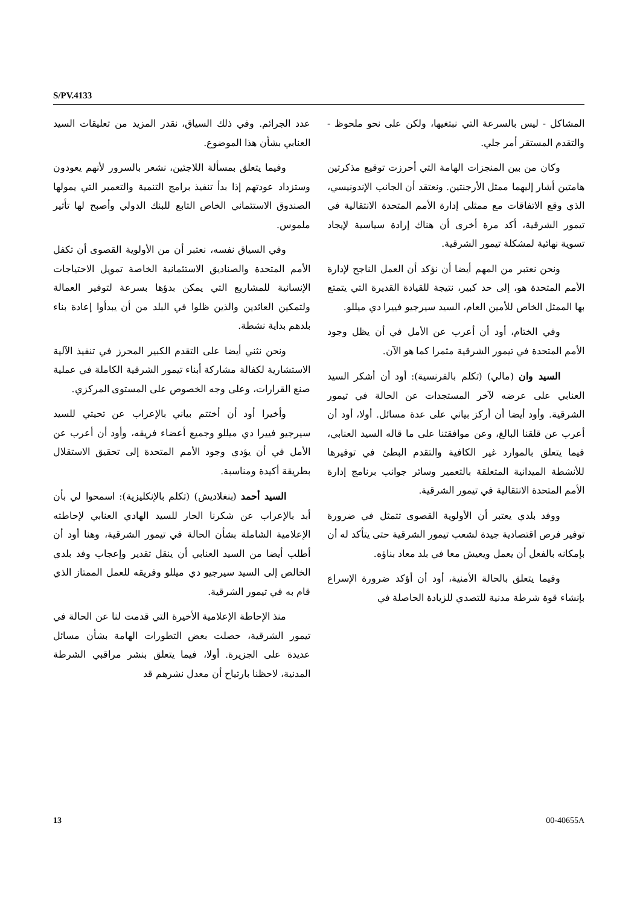S/PV.4133
المشاكل - ليس بالسرعة التي نبتغيها، ولكن على نحو ملحوظ - والتقدم المستقر أمر جلي.
وكان من بين المنجزات الهامة التي أحرزت توقيع مذكرتين هامتين أشار إليهما ممثل الأرجنتين. ونعتقد أن الجانب الإندونيسي، الذي وقع الاتفاقات مع ممثلي إدارة الأمم المتحدة الانتقالية في تيمور الشرقية، أكد مرة أخرى أن هناك إرادة سياسية لإيجاد تسوية نهائية لمشكلة تيمور الشرقية.
ونحن نعتبر من المهم أيضا أن نؤكد أن العمل الناجح لإدارة الأمم المتحدة هو، إلى حد كبير، نتيجة للقيادة القديرة التي يتمتع بها الممثل الخاص للأمين العام، السيد سيرجيو فييرا دي ميللو.
وفي الختام، أود أن أعرب عن الأمل في أن يظل وجود الأمم المتحدة في تيمور الشرقية مثمرا كما هو الآن.
السيد وان (مالي) (تكلم بالفرنسية): أود أن أشكر السيد العنابي على عرضه لآخر المستجدات عن الحالة في تيمور الشرقية. وأود أيضا أن أركز بياني على عدة مسائل. أولا، أود أن أعرب عن قلقنا البالغ، وعن موافقتنا على ما قاله السيد العنابي، فيما يتعلق بالموارد غير الكافية والتقدم البطئ في توفيرها للأنشطة الميدانية المتعلقة بالتعمير وسائر جوانب برنامج إدارة الأمم المتحدة الانتقالية في تيمور الشرقية.
ووفد بلدي يعتبر أن الأولوية القصوى تتمثل في ضرورة توفير فرص اقتصادية جيدة لشعب تيمور الشرقية حتى يتأكد له أن بإمكانه بالفعل أن يعمل ويعيش معا في بلد معاد بناؤه.
وفيما يتعلق بالحالة الأمنية، أود أن أؤكد ضرورة الإسراع بإنشاء قوة شرطة مدنية للتصدي للزيادة الحاصلة في
عدد الجرائم. وفي ذلك السياق، نقدر المزيد من تعليقات السيد العنابي بشأن هذا الموضوع.
وفيما يتعلق بمسألة اللاجئين، نشعر بالسرور لأنهم يعودون وستزداد عودتهم إذا بدأ تنفيذ برامج التنمية والتعمير التي يمولها الصندوق الاستئماني الخاص التابع للبنك الدولي وأصبح لها تأثير ملموس.
وفي السياق نفسه، نعتبر أن من الأولوية القصوى أن تكفل الأمم المتحدة والصناديق الاستئمانية الخاصة تمويل الاحتياجات الإنسانية للمشاريع التي يمكن بدؤها بسرعة لتوفير العمالة ولتمكين العائدين والذين ظلوا في البلد من أن يبدأوا إعادة بناء بلدهم بداية نشطة.
ونحن نثني أيضا على التقدم الكبير المحرز في تنفيذ الآلية الاستشارية لكفالة مشاركة أبناء تيمور الشرقية الكاملة في عملية صنع القرارات، وعلى وجه الخصوص على المستوى المركزي.
وأخيرا أود أن أختتم بياني بالإعراب عن تحيتي للسيد سيرجيو فييرا دي ميللو وجميع أعضاء فريقه، وأود أن أعرب عن الأمل في أن يؤدي وجود الأمم المتحدة إلى تحقيق الاستقلال بطريقة أكيدة ومناسبة.
السيد أحمد (بنغلاديش) (تكلم بالإنكليزية): اسمحوا لي بأن أبد بالإعراب عن شكرنا الحار للسيد الهادي العنابي لإحاطته الإعلامية الشاملة بشأن الحالة في تيمور الشرقية، وهنا أود أن أطلب أيضا من السيد العنابي أن ينقل تقدير وإعجاب وفد بلدي الخالص إلى السيد سيرجيو دي ميللو وفريقه للعمل الممتاز الذي قام به في تيمور الشرقية.
منذ الإحاطة الإعلامية الأخيرة التي قدمت لنا عن الحالة في تيمور الشرقية، حصلت بعض التطورات الهامة بشأن مسائل عديدة على الجزيرة. أولا، فيما يتعلق بنشر مراقبي الشرطة المدنية، لاحظنا بارتياح أن معدل نشرهم قد
13 00-40655A